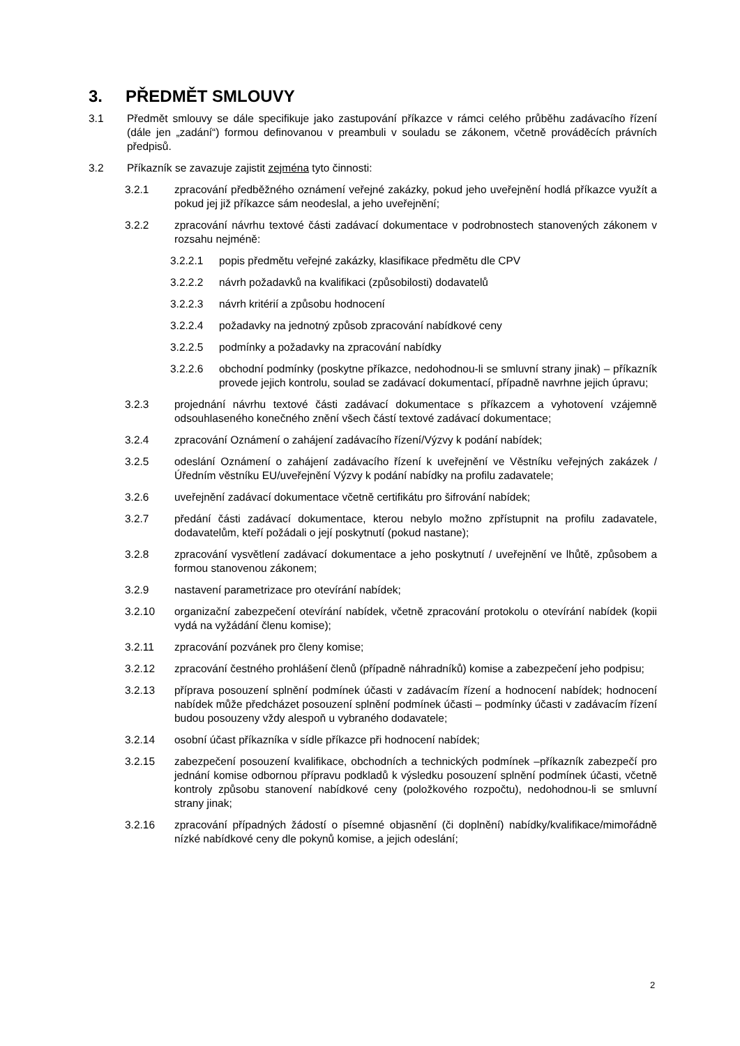3. PŘEDMĚT SMLOUVY
3.1 Předmět smlouvy se dále specifikuje jako zastupování příkazce v rámci celého průběhu zadávacího řízení (dále jen „zadání“) formou definovanou v preambuli v souladu se zákonem, včetně prováděcích právních předpisů.
3.2 Příkazník se zavazuje zajistit zejména tyto činnosti:
3.2.1 zpracování předběžného oznámení veřejné zakázky, pokud jeho uveřejnění hodlá příkazce využít a pokud jej již příkazce sám neodeslal, a jeho uveřejnění;
3.2.2 zpracování návrhu textové části zadávací dokumentace v podrobnostech stanovených zákonem v rozsahu nejméně:
3.2.2.1 popis předmětu veřejné zakázky, klasifikace předmětu dle CPV
3.2.2.2 návrh požadavků na kvalifikaci (způsobilosti) dodavatelů
3.2.2.3 návrh kritérií a způsobu hodnocení
3.2.2.4 požadavky na jednotný způsob zpracování nabídkové ceny
3.2.2.5 podmínky a požadavky na zpracování nabídky
3.2.2.6 obchodní podmínky (poskytne příkazce, nedohodnou-li se smluvní strany jinak) – příkazník provede jejich kontrolu, soulad se zadávací dokumentací, případně navrhne jejich úpravu;
3.2.3 projednání návrhu textové části zadávací dokumentace s příkazcem a vyhotovení vzájemně odsouhlaseného konečného znění všech částí textové zadávací dokumentace;
3.2.4 zpracování Oznámení o zahájení zadávacího řízení/Výzvy k podání nabídek;
3.2.5 odeslání Oznámení o zahájení zadávacího řízení k uveřejnění ve Věstníku veřejných zakázek / Úředním věstníku EU/uveřejnění Výzvy k podání nabídky na profilu zadavatele;
3.2.6 uveřejnění zadávací dokumentace včetně certifikátu pro šifrování nabídek;
3.2.7 předání části zadávací dokumentace, kterou nebylo možno zpřístupnit na profilu zadavatele, dodavatelům, kteří požádali o její poskytnutí (pokud nastane);
3.2.8 zpracování vysvětlení zadávací dokumentace a jeho poskytnutí / uveřejnění ve lhůtě, způsobem a formou stanovenou zákonem;
3.2.9 nastavení parametrizace pro otevírání nabídek;
3.2.10 organizační zabezpečení otevírání nabídek, včetně zpracování protokolu o otevírání nabídek (kopii vydá na vyžádání členu komise);
3.2.11 zpracování pozvánek pro členy komise;
3.2.12 zpracování čestného prohlášení členů (případně náhradníků) komise a zabezpečení jeho podpisu;
3.2.13 příprava posouzení splnění podmínek účasti v zadávacím řízení a hodnocení nabídek; hodnocení nabídek může předcházet posouzení splnění podmínek účasti – podmínky účasti v zadávacím řízení budou posouzeny vždy alespoň u vybraného dodavatele;
3.2.14 osobní účast příkazníka v sídle příkazce při hodnocení nabídek;
3.2.15 zabezpečení posouzení kvalifikace, obchodních a technických podmínek –příkazník zabezpečí pro jednání komise odbornou přípravu podkladů k výsledku posouzení splnění podmínek účasti, včetně kontroly způsobu stanovení nabídkové ceny (položkového rozpočtu), nedohodnou-li se smluvní strany jinak;
3.2.16 zpracování případných žádostí o písemné objasnění (či doplnění) nabídky/kvalifikace/mimořádně nízké nabídkové ceny dle pokynů komise, a jejich odeslání;
2